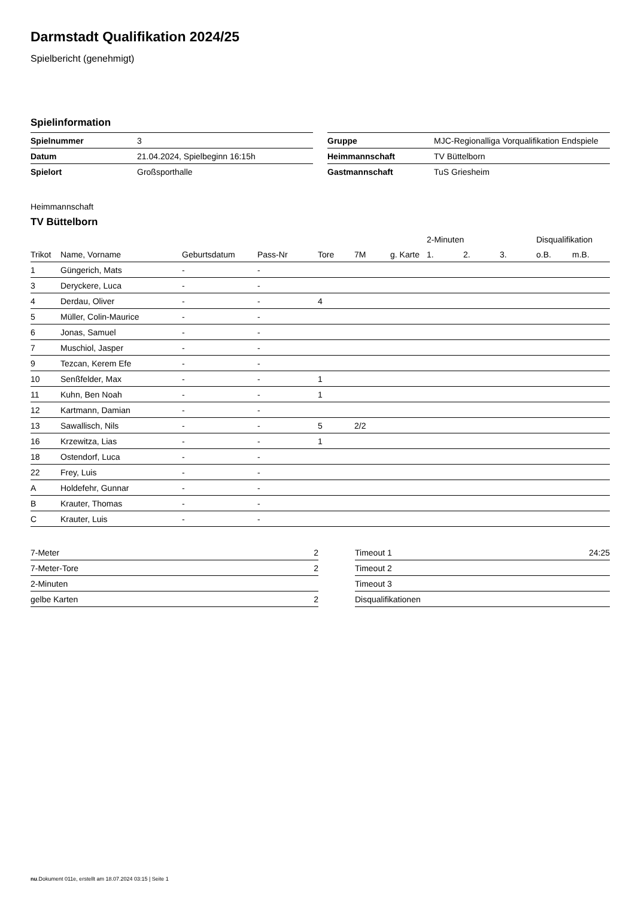Darmstadt Qualifikation 2024/25
Spielbericht (genehmigt)
Spielinformation
| Spielnummer | 3 |
| Datum | 21.04.2024, Spielbeginn 16:15h |
| Spielort | Großsporthalle |
| Gruppe | MJC-Regionalliga Vorqualifikation Endspiele |
| Heimmannschaft | TV Büttelborn |
| Gastmannschaft | TuS Griesheim |
Heimmannschaft
TV Büttelborn
| | | | | | | | 2-Minuten | | | Disqualifikation | |
| --- | --- | --- | --- | --- | --- | --- | --- | --- | --- | --- | --- |
| Trikot | Name, Vorname | Geburtsdatum | Pass-Nr | Tore | 7M | g. Karte | 1. | 2. | 3. | o.B. | m.B. |
| 1 | Güngerich, Mats | - | - | | | | | | | | |
| 3 | Deryckere, Luca | - | - | | | | | | | | |
| 4 | Derdau, Oliver | - | - | 4 | | | | | | | |
| 5 | Müller, Colin-Maurice | - | - | | | | | | | | |
| 6 | Jonas, Samuel | - | - | | | | | | | | |
| 7 | Muschiol, Jasper | - | - | | | | | | | | |
| 9 | Tezcan, Kerem Efe | - | - | | | | | | | | |
| 10 | Senßfelder, Max | - | - | 1 | | | | | | | |
| 11 | Kuhn, Ben Noah | - | - | 1 | | | | | | | |
| 12 | Kartmann, Damian | - | - | | | | | | | | |
| 13 | Sawallisch, Nils | - | - | 5 | 2/2 | | | | | | |
| 16 | Krzewitza, Lias | - | - | 1 | | | | | | | |
| 18 | Ostendorf, Luca | - | - | | | | | | | | |
| 22 | Frey, Luis | - | - | | | | | | | | |
| A | Holdefehr, Gunnar | - | - | | | | | | | | |
| B | Krauter, Thomas | - | - | | | | | | | | |
| C | Krauter, Luis | - | - | | | | | | | | |
| 7-Meter | 2 |
| 7-Meter-Tore | 2 |
| 2-Minuten | |
| gelbe Karten | 2 |
| Timeout 1 | 24:25 |
| Timeout 2 | |
| Timeout 3 | |
| Disqualifikationen | |
nu.Dokument 011e, erstellt am 18.07.2024 03:15 | Seite 1